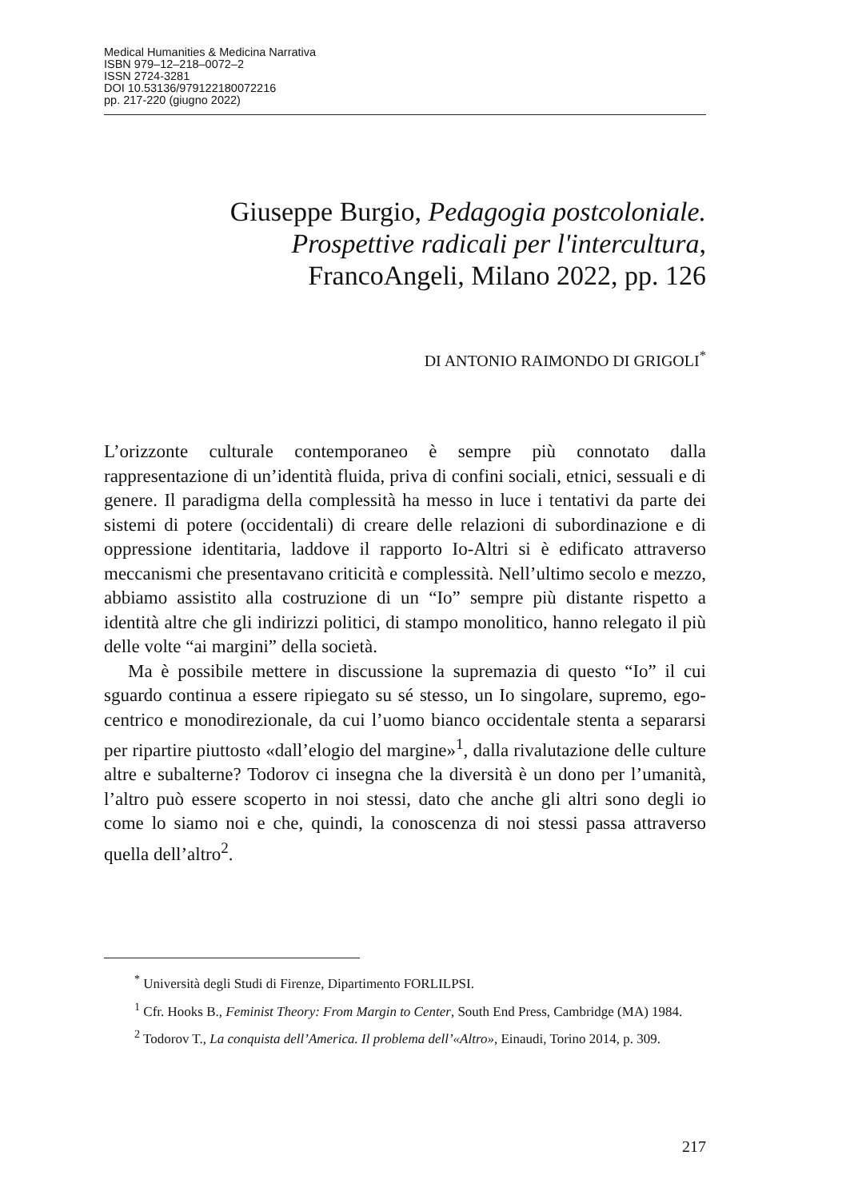Medical Humanities & Medicina Narrativa
ISBN 979–12–218–0072–2
ISSN 2724-3281
DOI 10.53136/979122180072216
pp. 217-220 (giugno 2022)
Giuseppe Burgio, Pedagogia postcoloniale.
Prospettive radicali per l'intercultura,
FrancoAngeli, Milano 2022, pp. 126
DI ANTONIO RAIMONDO DI GRIGOLI<sup>*</sup>
L’orizzonte culturale contemporaneo è sempre più connotato dalla rappresentazione di un’identità fluida, priva di confini sociali, etnici, sessuali e di genere. Il paradigma della complessità ha messo in luce i tentativi da parte dei sistemi di potere (occidentali) di creare delle relazioni di subordinazione e di oppressione identitaria, laddove il rapporto Io-Altri si è edificato attraverso meccanismi che presentavano criticità e complessità. Nell’ultimo secolo e mezzo, abbiamo assistito alla costruzione di un “Io” sempre più distante rispetto a identità altre che gli indirizzi politici, di stampo monolitico, hanno relegato il più delle volte “ai margini” della società.
Ma è possibile mettere in discussione la supremazia di questo “Io” il cui sguardo continua a essere ripiegato su sé stesso, un Io singolare, supremo, ego-centrico e monodirezionale, da cui l’uomo bianco occidentale stenta a separarsi per ripartire piuttosto «dall’elogio del margine»<sup>1</sup>, dalla rivalutazione delle culture altre e subalterne? Todorov ci insegna che la diversità è un dono per l’umanità, l’altro può essere scoperto in noi stessi, dato che anche gli altri sono degli io come lo siamo noi e che, quindi, la conoscenza di noi stessi passa attraverso quella dell’altro<sup>2</sup>.
<sup>*</sup> Università degli Studi di Firenze, Dipartimento FORLILPSI.
<sup>1</sup> Cfr. Hooks B., Feminist Theory: From Margin to Center, South End Press, Cambridge (MA) 1984.
<sup>2</sup> Todorov T., La conquista dell’America. Il problema dell’«Altro», Einaudi, Torino 2014, p. 309.
217